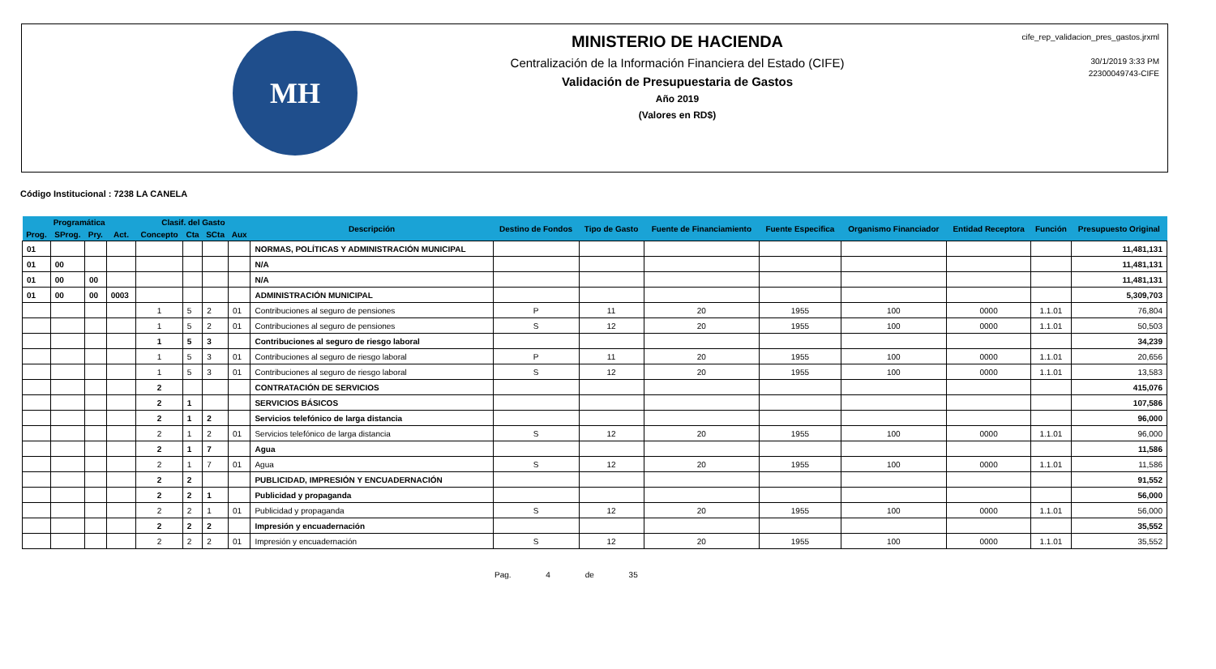MH
MINISTERIO DE HACIENDA
Centralización de la Información Financiera del Estado (CIFE)
Validación de Presupuestaria de Gastos
Año 2019
(Valores en RD$)
cife_rep_validacion_pres_gastos.jrxml
30/1/2019 3:33 PM
22300049743-CIFE
Código Institucional : 7238 LA CANELA
| Programática | | | | Clasif. del Gasto | | | | Descripción | Destino de Fondos | Tipo de Gasto | Fuente de Financiamiento | Fuente Especifica | Organismo Financiador | Entidad Receptora | Función | Presupuesto Original |
| --- | --- | --- | --- | --- | --- | --- | --- | --- | --- | --- | --- | --- | --- | --- | --- | --- |
| Prog. | SProg. | Pry. | Act. | Concepto | Cta | SCta | Aux | | | | | | | | | |
| 01 | | | | | | | | NORMAS, POLÍTICAS Y ADMINISTRACIÓN MUNICIPAL | | | | | | | | 11,481,131 |
| 01 | 00 | | | | | | | N/A | | | | | | | | 11,481,131 |
| 01 | 00 | 00 | | | | | | N/A | | | | | | | | 11,481,131 |
| 01 | 00 | 00 | 0003 | | | | | ADMINISTRACIÓN MUNICIPAL | | | | | | | | 5,309,703 |
| | | | | 1 | 5 | 2 | 01 | Contribuciones al seguro de pensiones | P | 11 | 20 | 1955 | 100 | 0000 | 1.1.01 | 76,804 |
| | | | | 1 | 5 | 2 | 01 | Contribuciones al seguro de pensiones | S | 12 | 20 | 1955 | 100 | 0000 | 1.1.01 | 50,503 |
| | | | | 1 | 5 | 3 | | Contribuciones al seguro de riesgo laboral | | | | | | | | 34,239 |
| | | | | 1 | 5 | 3 | 01 | Contribuciones al seguro de riesgo laboral | P | 11 | 20 | 1955 | 100 | 0000 | 1.1.01 | 20,656 |
| | | | | 1 | 5 | 3 | 01 | Contribuciones al seguro de riesgo laboral | S | 12 | 20 | 1955 | 100 | 0000 | 1.1.01 | 13,583 |
| | | | | 2 | | | | CONTRATACIÓN DE SERVICIOS | | | | | | | | 415,076 |
| | | | | 2 | 1 | | | SERVICIOS BÁSICOS | | | | | | | | 107,586 |
| | | | | 2 | 1 | 2 | | Servicios telefónico de larga distancia | | | | | | | | 96,000 |
| | | | | 2 | 1 | 2 | 01 | Servicios telefónico de larga distancia | S | 12 | 20 | 1955 | 100 | 0000 | 1.1.01 | 96,000 |
| | | | | 2 | 1 | 7 | | Agua | | | | | | | | 11,586 |
| | | | | 2 | 1 | 7 | 01 | Agua | S | 12 | 20 | 1955 | 100 | 0000 | 1.1.01 | 11,586 |
| | | | | 2 | 2 | | | PUBLICIDAD, IMPRESIÓN Y ENCUADERNACIÓN | | | | | | | | 91,552 |
| | | | | 2 | 2 | 1 | | Publicidad y propaganda | | | | | | | | 56,000 |
| | | | | 2 | 2 | 1 | 01 | Publicidad y propaganda | S | 12 | 20 | 1955 | 100 | 0000 | 1.1.01 | 56,000 |
| | | | | 2 | 2 | 2 | | Impresión y encuadernación | | | | | | | | 35,552 |
| | | | | 2 | 2 | 2 | 01 | Impresión y encuadernación | S | 12 | 20 | 1955 | 100 | 0000 | 1.1.01 | 35,552 |
Pag. 4 de 35